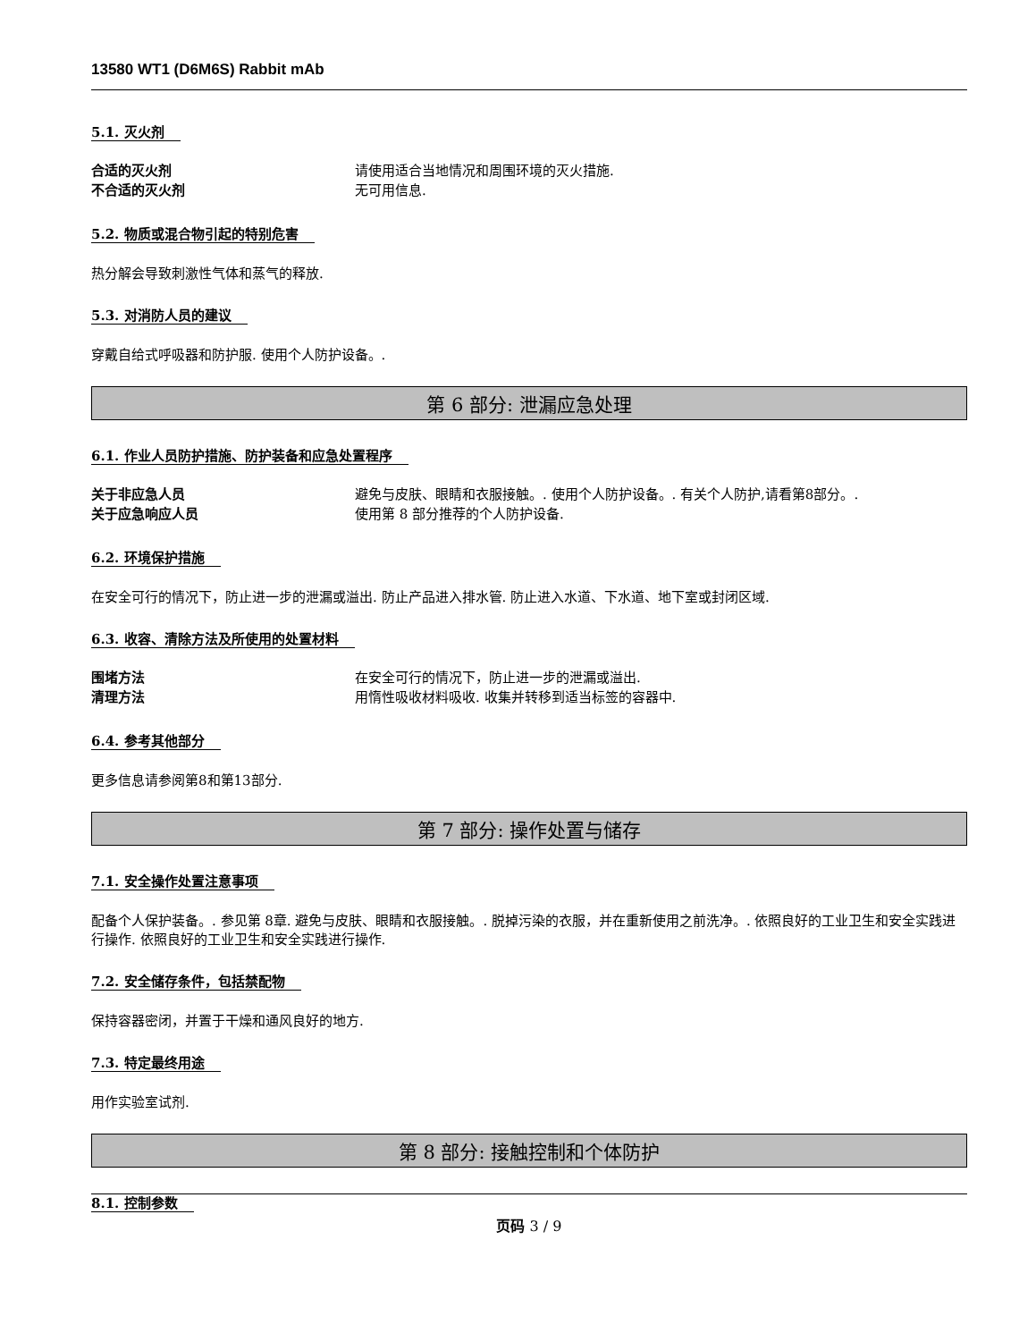13580 WT1 (D6M6S) Rabbit mAb
5.1. 灭火剂
合适的灭火剂 请使用适合当地情况和周围环境的灭火措施. 不合适的灭火剂 无可用信息.
5.2. 物质或混合物引起的特别危害
热分解会导致刺激性气体和蒸气的释放.
5.3. 对消防人员的建议
穿戴自给式呼吸器和防护服. 使用个人防护设备。.
第 6 部分: 泄漏应急处理
6.1. 作业人员防护措施、防护装备和应急处置程序
关于非应急人员 避免与皮肤、眼睛和衣服接触。. 使用个人防护设备。. 有关个人防护,请看第8部分。. 关于应急响应人员 使用第 8 部分推荐的个人防护设备.
6.2. 环境保护措施
在安全可行的情况下，防止进一步的泄漏或溢出. 防止产品进入排水管. 防止进入水道、下水道、地下室或封闭区域.
6.3. 收容、清除方法及所使用的处置材料
围堵方法 在安全可行的情况下，防止进一步的泄漏或溢出. 清理方法 用惰性吸收材料吸收. 收集并转移到适当标签的容器中.
6.4. 参考其他部分
更多信息请参阅第8和第13部分.
第 7 部分: 操作处置与储存
7.1. 安全操作处置注意事项
配备个人保护装备。. 参见第 8章. 避免与皮肤、眼睛和衣服接触。. 脱掉污染的衣服，并在重新使用之前洗净。. 依照良好的工业卫生和安全实践进行操作. 依照良好的工业卫生和安全实践进行操作.
7.2. 安全储存条件，包括禁配物
保持容器密闭，并置于干燥和通风良好的地方.
7.3. 特定最终用途
用作实验室试剂.
第 8 部分: 接触控制和个体防护
8.1. 控制参数
页码 3 / 9